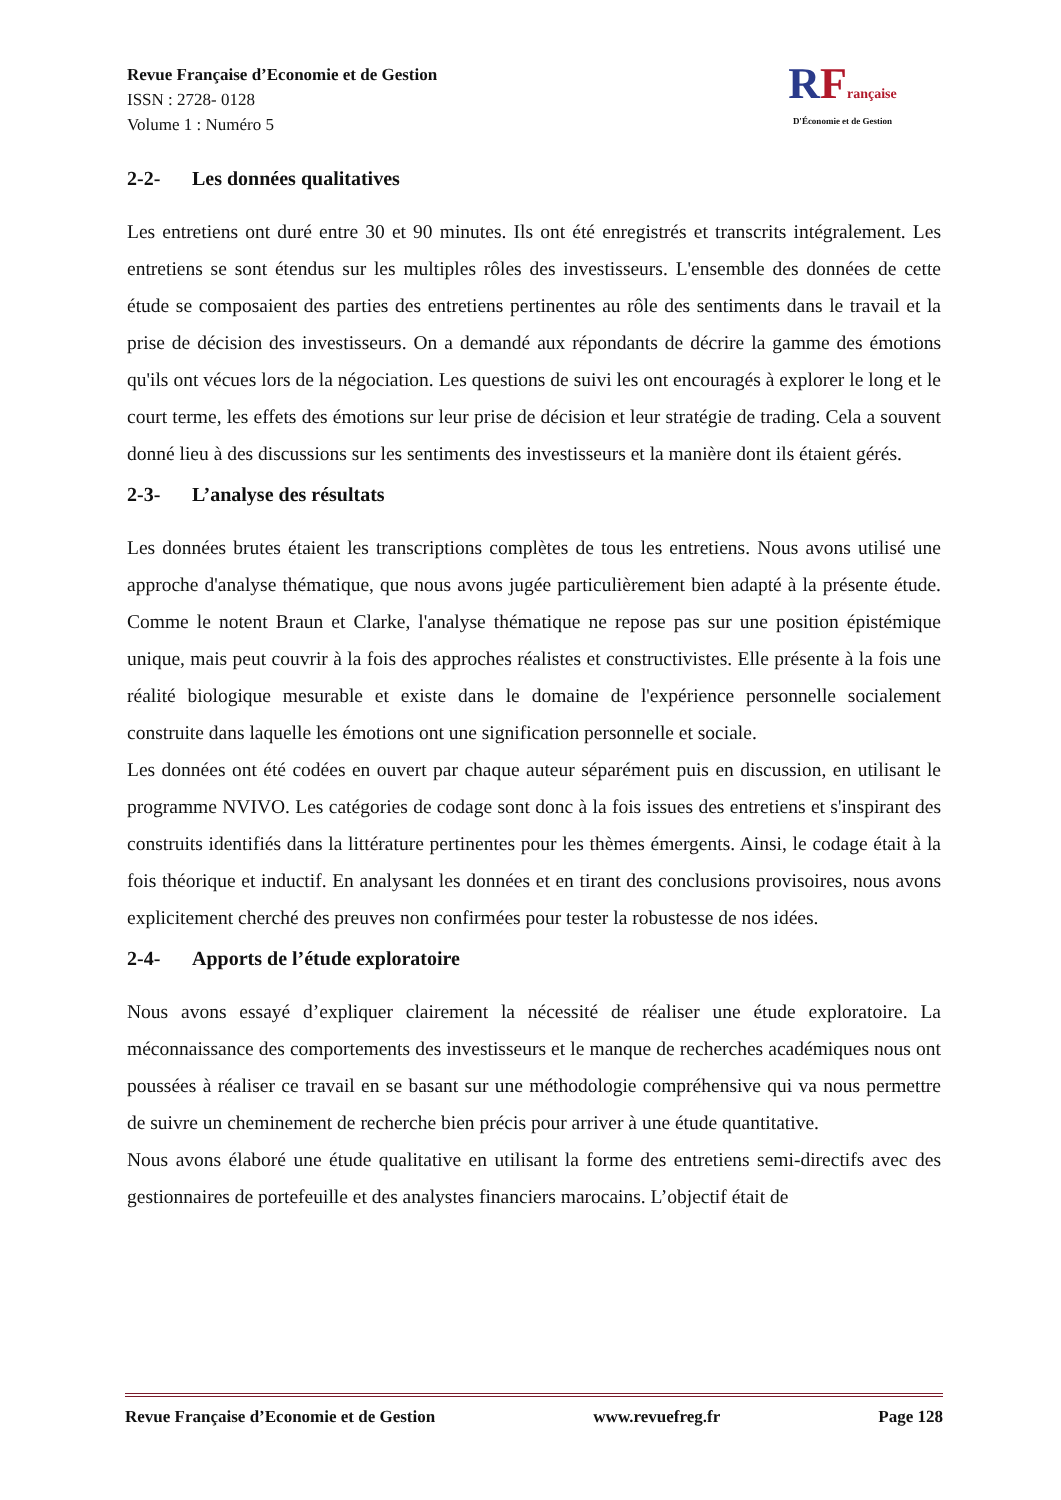Revue Française d’Economie et de Gestion
ISSN : 2728- 0128
Volume 1 : Numéro 5
RFrançaise
D'Économie et de Gestion
2-2- Les données qualitatives
Les entretiens ont duré entre 30 et 90 minutes. Ils ont été enregistrés et transcrits intégralement. Les entretiens se sont étendus sur les multiples rôles des investisseurs. L'ensemble des données de cette étude se composaient des parties des entretiens pertinentes au rôle des sentiments dans le travail et la prise de décision des investisseurs. On a demandé aux répondants de décrire la gamme des émotions qu'ils ont vécues lors de la négociation. Les questions de suivi les ont encouragés à explorer le long et le court terme, les effets des émotions sur leur prise de décision et leur stratégie de trading. Cela a souvent donné lieu à des discussions sur les sentiments des investisseurs et la manière dont ils étaient gérés.
2-3- L’analyse des résultats
Les données brutes étaient les transcriptions complètes de tous les entretiens. Nous avons utilisé une approche d'analyse thématique, que nous avons jugée particulièrement bien adapté à la présente étude. Comme le notent Braun et Clarke, l'analyse thématique ne repose pas sur une position épistémique unique, mais peut couvrir à la fois des approches réalistes et constructivistes. Elle présente à la fois une réalité biologique mesurable et existe dans le domaine de l'expérience personnelle socialement construite dans laquelle les émotions ont une signification personnelle et sociale.
Les données ont été codées en ouvert par chaque auteur séparément puis en discussion, en utilisant le programme NVIVO. Les catégories de codage sont donc à la fois issues des entretiens et s'inspirant des construits identifiés dans la littérature pertinentes pour les thèmes émergents. Ainsi, le codage était à la fois théorique et inductif. En analysant les données et en tirant des conclusions provisoires, nous avons explicitement cherché des preuves non confirmées pour tester la robustesse de nos idées.
2-4- Apports de l’étude exploratoire
Nous avons essayé d’expliquer clairement la nécessité de réaliser une étude exploratoire. La méconnaissance des comportements des investisseurs et le manque de recherches académiques nous ont poussées à réaliser ce travail en se basant sur une méthodologie compréhensive qui va nous permettre de suivre un cheminement de recherche bien précis pour arriver à une étude quantitative.
Nous avons élaboré une étude qualitative en utilisant la forme des entretiens semi-directifs avec des gestionnaires de portefeuille et des analystes financiers marocains. L’objectif était de
Revue Française d’Economie et de Gestion www.revuefreg.fr Page 128